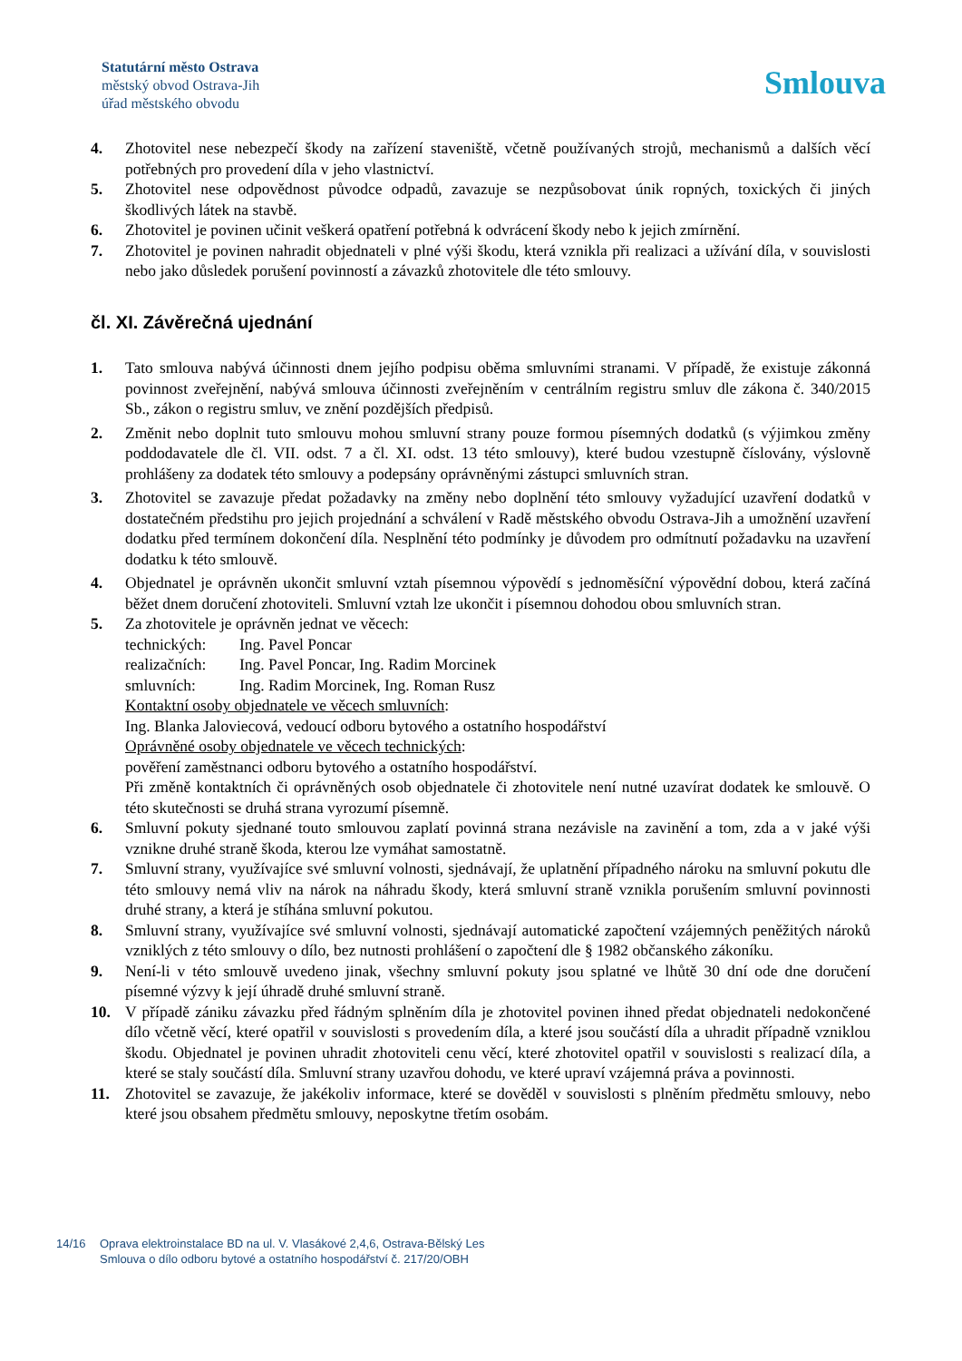Statutární město Ostrava
městský obvod Ostrava-Jih
úřad městského obvodu
Smlouva
4. Zhotovitel nese nebezpečí škody na zařízení staveniště, včetně používaných strojů, mechanismů a dalších věcí potřebných pro provedení díla v jeho vlastnictví.
5. Zhotovitel nese odpovědnost původce odpadů, zavazuje se nezpůsobovat únik ropných, toxických či jiných škodlivých látek na stavbě.
6. Zhotovitel je povinen učinit veškerá opatření potřebná k odvrácení škody nebo k jejich zmírnění.
7. Zhotovitel je povinen nahradit objednateli v plné výši škodu, která vznikla při realizaci a užívání díla, v souvislosti nebo jako důsledek porušení povinností a závazků zhotovitele dle této smlouvy.
čl. XI. Závěrečná ujednání
1. Tato smlouva nabývá účinnosti dnem jejího podpisu oběma smluvními stranami. V případě, že existuje zákonná povinnost zveřejnění, nabývá smlouva účinnosti zveřejněním v centrálním registru smluv dle zákona č. 340/2015 Sb., zákon o registru smluv, ve znění pozdějších předpisů.
2. Změnit nebo doplnit tuto smlouvu mohou smluvní strany pouze formou písemných dodatků (s výjimkou změny poddodavatele dle čl. VII. odst. 7 a čl. XI. odst. 13 této smlouvy), které budou vzestupně číslovány, výslovně prohlášeny za dodatek této smlouvy a podepsány oprávněnými zástupci smluvních stran.
3. Zhotovitel se zavazuje předat požadavky na změny nebo doplnění této smlouvy vyžadující uzavření dodatků v dostatečném předstihu pro jejich projednání a schválení v Radě městského obvodu Ostrava-Jih a umožnění uzavření dodatku před termínem dokončení díla. Nesplnění této podmínky je důvodem pro odmítnutí požadavku na uzavření dodatku k této smlouvě.
4. Objednatel je oprávněn ukončit smluvní vztah písemnou výpovědí s jednoměsíční výpovědní dobou, která začíná běžet dnem doručení zhotoviteli. Smluvní vztah lze ukončit i písemnou dohodou obou smluvních stran.
5. Za zhotovitele je oprávněn jednat ve věcech:
technických: Ing. Pavel Poncar
realizačních: Ing. Pavel Poncar, Ing. Radim Morcinek
smluvních: Ing. Radim Morcinek, Ing. Roman Rusz
Kontaktní osoby objednatele ve věcech smluvních:
Ing. Blanka Jaloviecová, vedoucí odboru bytového a ostatního hospodářství
Oprávněné osoby objednatele ve věcech technických:
pověření zaměstnanci odboru bytového a ostatního hospodářství.
Při změně kontaktních či oprávněných osob objednatele či zhotovitele není nutné uzavírat dodatek ke smlouvě. O této skutečnosti se druhá strana vyrozumí písemně.
6. Smluvní pokuty sjednané touto smlouvou zaplatí povinná strana nezávisle na zavinění a tom, zda a v jaké výši vznikne druhé straně škoda, kterou lze vymáhat samostatně.
7. Smluvní strany, využívajíce své smluvní volnosti, sjednávají, že uplatnění případného nároku na smluvní pokutu dle této smlouvy nemá vliv na nárok na náhradu škody, která smluvní straně vznikla porušením smluvní povinnosti druhé strany, a která je stíhána smluvní pokutou.
8. Smluvní strany, využívajíce své smluvní volnosti, sjednávají automatické započtení vzájemných peněžitých nároků vzniklých z této smlouvy o dílo, bez nutnosti prohlášení o započtení dle § 1982 občanského zákoníku.
9. Není-li v této smlouvě uvedeno jinak, všechny smluvní pokuty jsou splatné ve lhůtě 30 dní ode dne doručení písemné výzvy k její úhradě druhé smluvní straně.
10. V případě zániku závazku před řádným splněním díla je zhotovitel povinen ihned předat objednateli nedokončené dílo včetně věcí, které opatřil v souvislosti s provedením díla, a které jsou součástí díla a uhradit případně vzniklou škodu. Objednatel je povinen uhradit zhotoviteli cenu věcí, které zhotovitel opatřil v souvislosti s realizací díla, a které se staly součástí díla. Smluvní strany uzavřou dohodu, ve které upraví vzájemná práva a povinnosti.
11. Zhotovitel se zavazuje, že jakékoliv informace, které se dověděl v souvislosti s plněním předmětu smlouvy, nebo které jsou obsahem předmětu smlouvy, neposkytne třetím osobám.
14/16 Oprava elektroinstalace BD na ul. V. Vlasákové 2,4,6, Ostrava-Bělský Les
Smlouva o dílo odboru bytové a ostatního hospodářství č. 217/20/OBH